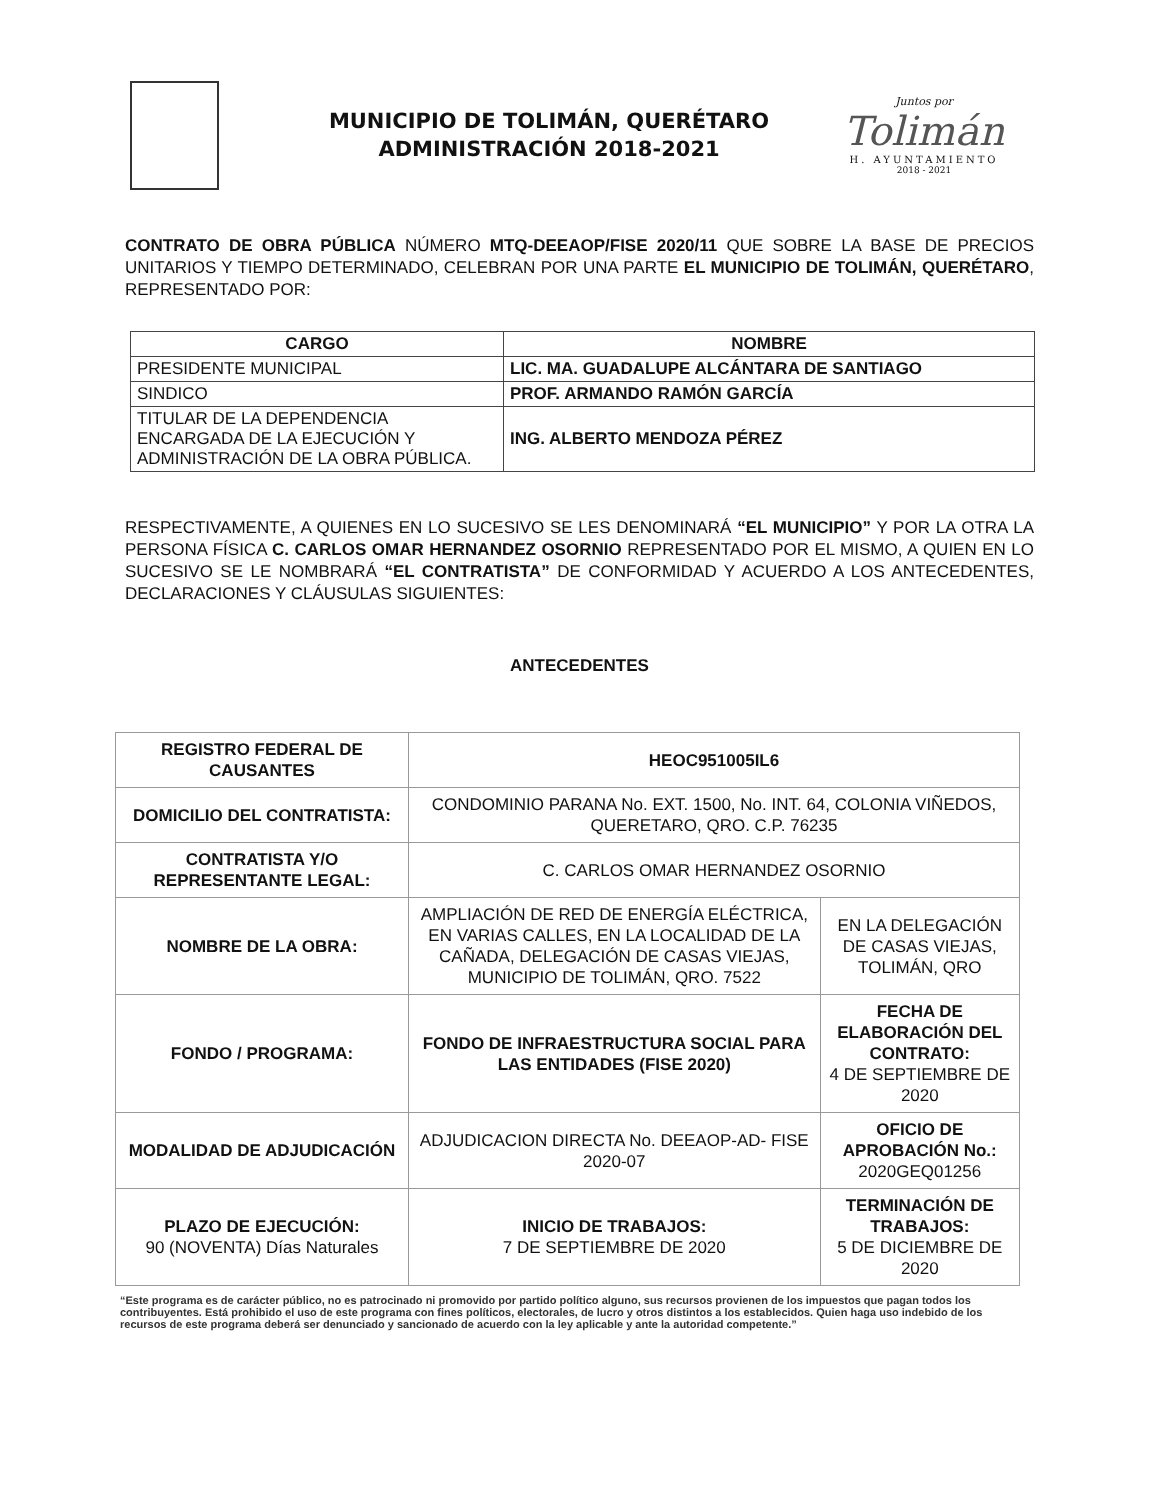MUNICIPIO DE TOLIMÁN, QUERÉTARO
ADMINISTRACIÓN 2018-2021
Juntos por
Tolimán
H. AYUNTAMIENTO
2018 - 2021
CONTRATO DE OBRA PÚBLICA NÚMERO MTQ-DEEAOP/FISE 2020/11 QUE SOBRE LA BASE DE PRECIOS UNITARIOS Y TIEMPO DETERMINADO, CELEBRAN POR UNA PARTE EL MUNICIPIO DE TOLIMÁN, QUERÉTARO, REPRESENTADO POR:
| CARGO | NOMBRE |
| --- | --- |
| PRESIDENTE MUNICIPAL | LIC. MA. GUADALUPE ALCÁNTARA DE SANTIAGO |
| SINDICO | PROF. ARMANDO RAMÓN GARCÍA |
| TITULAR DE LA DEPENDENCIA ENCARGADA DE LA EJECUCIÓN Y ADMINISTRACIÓN DE LA OBRA PÚBLICA. | ING. ALBERTO MENDOZA PÉREZ |
RESPECTIVAMENTE, A QUIENES EN LO SUCESIVO SE LES DENOMINARÁ “EL MUNICIPIO” Y POR LA OTRA LA PERSONA FÍSICA C. CARLOS OMAR HERNANDEZ OSORNIO REPRESENTADO POR EL MISMO, A QUIEN EN LO SUCESIVO SE LE NOMBRARÁ “EL CONTRATISTA” DE CONFORMIDAD Y ACUERDO A LOS ANTECEDENTES, DECLARACIONES Y CLÁUSULAS SIGUIENTES:
ANTECEDENTES
| REGISTRO FEDERAL DE CAUSANTES | HEOC951005IL6 | |
| DOMICILIO DEL CONTRATISTA: | CONDOMINIO PARANA No. EXT. 1500, No. INT. 64, COLONIA VIÑEDOS, QUERETARO, QRO. C.P. 76235 | |
| CONTRATISTA Y/O REPRESENTANTE LEGAL: | C. CARLOS OMAR HERNANDEZ OSORNIO | |
| NOMBRE DE LA OBRA: | AMPLIACIÓN DE RED DE ENERGÍA ELÉCTRICA, EN VARIAS CALLES, EN LA LOCALIDAD DE LA CAÑADA, DELEGACIÓN DE CASAS VIEJAS, MUNICIPIO DE TOLIMÁN, QRO. 7522 | EN LA DELEGACIÓN DE CASAS VIEJAS, TOLIMÁN, QRO |
| FONDO / PROGRAMA: | FONDO DE INFRAESTRUCTURA SOCIAL PARA LAS ENTIDADES (FISE 2020) | FECHA DE ELABORACIÓN DEL CONTRATO: 4 DE SEPTIEMBRE DE 2020 |
| MODALIDAD DE ADJUDICACIÓN | ADJUDICACION DIRECTA No. DEEAOP-AD- FISE 2020-07 | OFICIO DE APROBACIÓN No.: 2020GEQ01256 |
| PLAZO DE EJECUCIÓN: 90 (NOVENTA) Días Naturales | INICIO DE TRABAJOS: 7 DE SEPTIEMBRE DE 2020 | TERMINACIÓN DE TRABAJOS: 5 DE DICIEMBRE DE 2020 |
“Este programa es de carácter público, no es patrocinado ni promovido por partido político alguno, sus recursos provienen de los impuestos que pagan todos los contribuyentes. Está prohibido el uso de este programa con fines políticos, electorales, de lucro y otros distintos a los establecidos. Quien haga uso indebido de los recursos de este programa deberá ser denunciado y sancionado de acuerdo con la ley aplicable y ante la autoridad competente.”